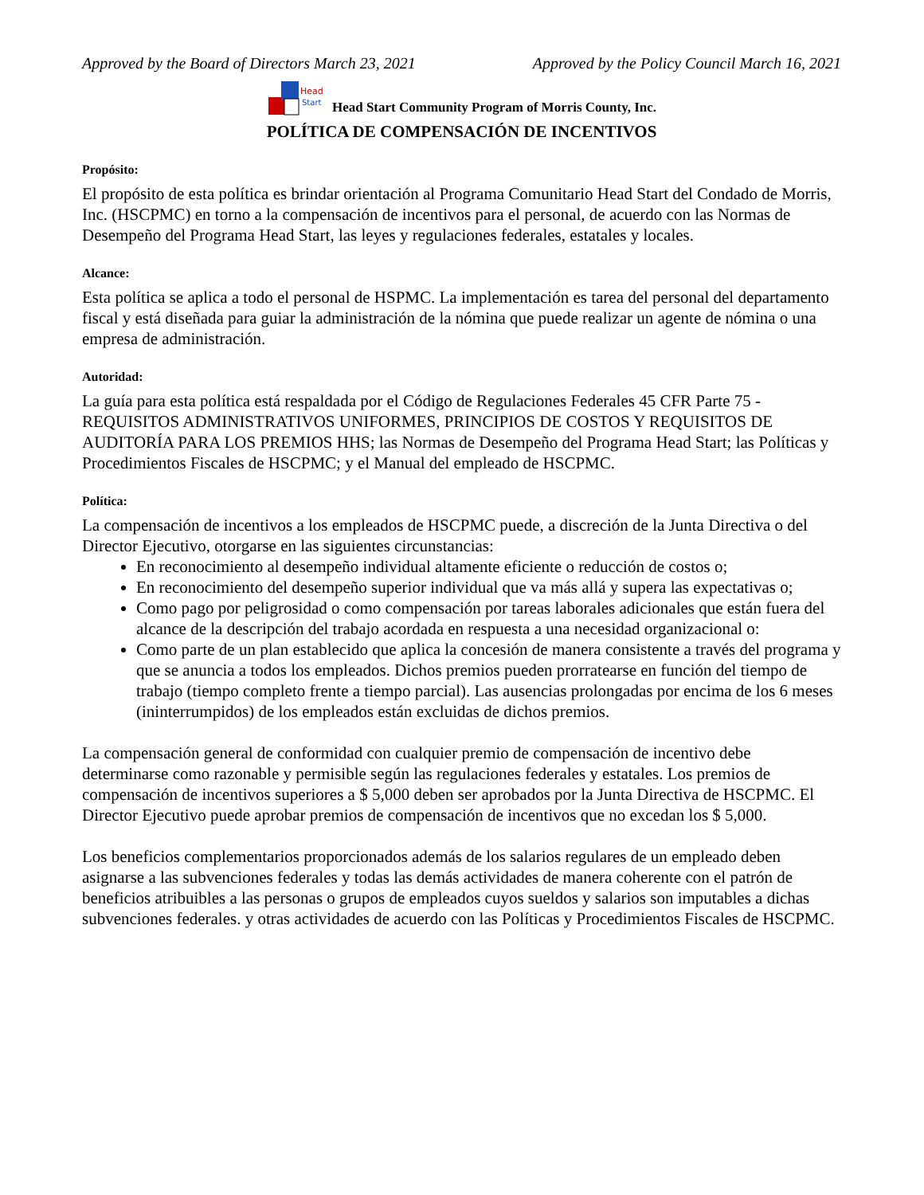Approved by the Board of Directors March 23, 2021 Approved by the Policy Council March 16, 2021
Head
Start
Head Start Community Program of Morris County, Inc.
POLÍTICA DE COMPENSACIÓN DE INCENTIVOS
Propósito:
El propósito de esta política es brindar orientación al Programa Comunitario Head Start del Condado de Morris, Inc. (HSCPMC) en torno a la compensación de incentivos para el personal, de acuerdo con las Normas de Desempeño del Programa Head Start, las leyes y regulaciones federales, estatales y locales.
Alcance:
Esta política se aplica a todo el personal de HSPMC. La implementación es tarea del personal del departamento fiscal y está diseñada para guiar la administración de la nómina que puede realizar un agente de nómina o una empresa de administración.
Autoridad:
La guía para esta política está respaldada por el Código de Regulaciones Federales 45 CFR Parte 75 - REQUISITOS ADMINISTRATIVOS UNIFORMES, PRINCIPIOS DE COSTOS Y REQUISITOS DE AUDITORÍA PARA LOS PREMIOS HHS; las Normas de Desempeño del Programa Head Start; las Políticas y Procedimientos Fiscales de HSCPMC; y el Manual del empleado de HSCPMC.
Política:
La compensación de incentivos a los empleados de HSCPMC puede, a discreción de la Junta Directiva o del Director Ejecutivo, otorgarse en las siguientes circunstancias:
En reconocimiento al desempeño individual altamente eficiente o reducción de costos o;
En reconocimiento del desempeño superior individual que va más allá y supera las expectativas o;
Como pago por peligrosidad o como compensación por tareas laborales adicionales que están fuera del alcance de la descripción del trabajo acordada en respuesta a una necesidad organizacional o:
Como parte de un plan establecido que aplica la concesión de manera consistente a través del programa y que se anuncia a todos los empleados. Dichos premios pueden prorratearse en función del tiempo de trabajo (tiempo completo frente a tiempo parcial). Las ausencias prolongadas por encima de los 6 meses (ininterrumpidos) de los empleados están excluidas de dichos premios.
La compensación general de conformidad con cualquier premio de compensación de incentivo debe determinarse como razonable y permisible según las regulaciones federales y estatales. Los premios de compensación de incentivos superiores a $ 5,000 deben ser aprobados por la Junta Directiva de HSCPMC. El Director Ejecutivo puede aprobar premios de compensación de incentivos que no excedan los $ 5,000.
Los beneficios complementarios proporcionados además de los salarios regulares de un empleado deben asignarse a las subvenciones federales y todas las demás actividades de manera coherente con el patrón de beneficios atribuibles a las personas o grupos de empleados cuyos sueldos y salarios son imputables a dichas subvenciones federales. y otras actividades de acuerdo con las Políticas y Procedimientos Fiscales de HSCPMC.